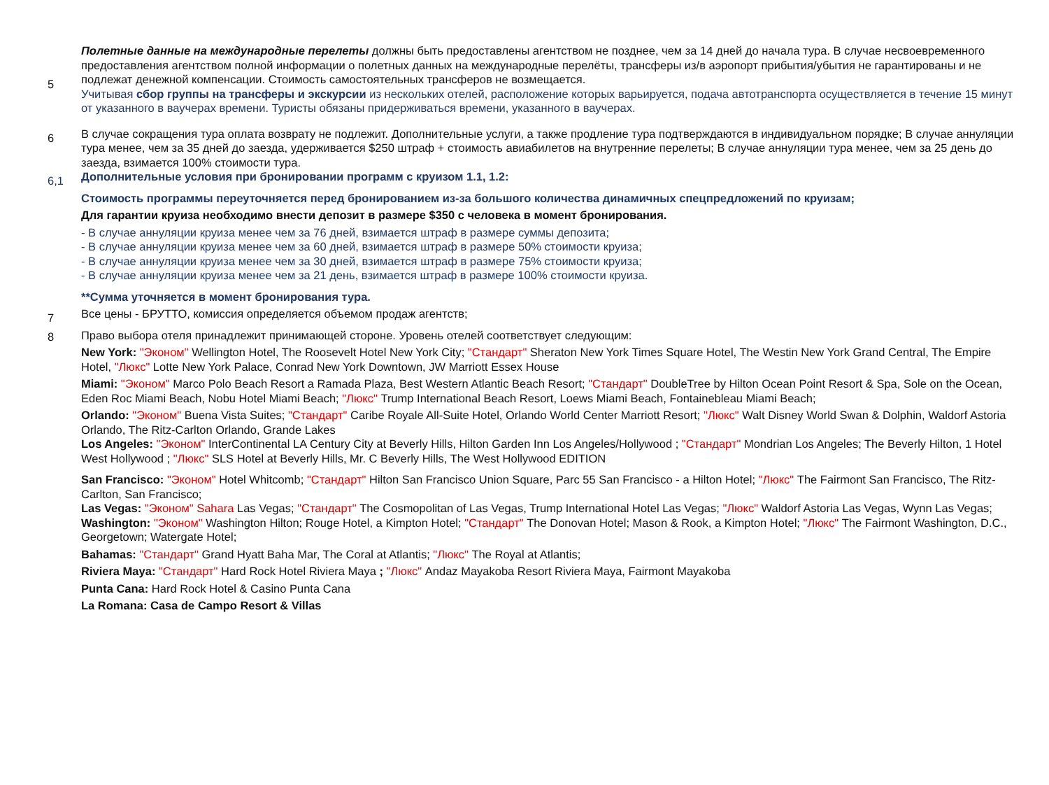| 5 | Полетные данные на международные перелеты должны быть предоставлены агентством не позднее, чем за 14 дней до начала тура. В случае несвоевременного предоставления агентством полной информации о полетных данных на международные перелёты, трансферы из/в аэропорт прибытия/убытия не гарантированы и не подлежат денежной компенсации. Стоимость самостоятельных трансферов не возмещается. Учитывая сбор группы на трансферы и экскурсии из нескольких отелей, расположение которых варьируется, подача автотранспорта осуществляется в течение 15 минут от указанного в ваучерах времени. Туристы обязаны придерживаться времени, указанного в ваучерах. |
| 6 | В случае сокращения тура оплата возврату не подлежит. Дополнительные услуги, а также продление тура подтверждаются в индивидуальном порядке; В случае аннуляции тура менее, чем за 35 дней до заезда, удерживается $250 штраф + стоимость авиабилетов на внутренние перелеты; В случае аннуляции тура менее, чем за 25 день до заезда, взимается 100% стоимости тура. |
| 6,1 | Дополнительные условия при бронировании программ с круизом 1.1, 1.2: Стоимость программы переуточняется перед бронированием из-за большого количества динамичных спецпредложений по круизам; Для гарантии круиза необходимо внести депозит в размере $350 с человека в момент бронирования. - В случае аннуляции круиза менее чем за 76 дней, взимается штраф в размере суммы депозита; - В случае аннуляции круиза менее чем за 60 дней, взимается штраф в размере 50% стоимости круиза; - В случае аннуляции круиза менее чем за 30 дней, взимается штраф в размере 75% стоимости круиза; - В случае аннуляции круиза менее чем за 21 день, взимается штраф в размере 100% стоимости круиза. **Сумма уточняется в момент бронирования тура. |
| 7 | Все цены - БРУТТО, комиссия определяется объемом продаж агентств; |
| 8 | Право выбора отеля принадлежит принимающей стороне. Уровень отелей соответствует следующим: New York: "Эконом" Wellington Hotel, The Roosevelt Hotel New York City; "Стандарт" Sheraton New York Times Square Hotel, The Westin New York Grand Central, The Empire Hotel, "Люкс" Lotte New York Palace, Conrad New York Downtown, JW Marriott Essex House Miami: "Эконом" Marco Polo Beach Resort a Ramada Plaza, Best Western Atlantic Beach Resort; "Стандарт" DoubleTree by Hilton Ocean Point Resort & Spa, Sole on the Ocean, Eden Roc Miami Beach, Nobu Hotel Miami Beach; "Люкс" Trump International Beach Resort, Loews Miami Beach, Fontainebleau Miami Beach; Orlando: "Эконом" Buena Vista Suites; "Стандарт" Caribe Royale All-Suite Hotel, Orlando World Center Marriott Resort; "Люкс" Walt Disney World Swan & Dolphin, Waldorf Astoria Orlando, The Ritz-Carlton Orlando, Grande Lakes Los Angeles: "Эконом" InterContinental LA Century City at Beverly Hills, Hilton Garden Inn Los Angeles/Hollywood ; "Стандарт" Mondrian Los Angeles; The Beverly Hilton, 1 Hotel West Hollywood ; "Люкс" SLS Hotel at Beverly Hills, Mr. C Beverly Hills, The West Hollywood EDITION San Francisco: "Эконом" Hotel Whitcomb; "Стандарт" Hilton San Francisco Union Square, Parc 55 San Francisco - a Hilton Hotel; "Люкс" The Fairmont San Francisco, The Ritz-Carlton, San Francisco; Las Vegas: "Эконом" Sahara Las Vegas; "Стандарт" The Cosmopolitan of Las Vegas, Trump International Hotel Las Vegas; "Люкс" Waldorf Astoria Las Vegas, Wynn Las Vegas; Washington: "Эконом" Washington Hilton; Rouge Hotel, a Kimpton Hotel; "Стандарт" The Donovan Hotel; Mason & Rook, a Kimpton Hotel; "Люкс" The Fairmont Washington, D.C., Georgetown; Watergate Hotel; Bahamas: "Стандарт" Grand Hyatt Baha Mar, The Coral at Atlantis; "Люкс" The Royal at Atlantis; Riviera Maya: "Стандарт" Hard Rock Hotel Riviera Maya ; "Люкс" Andaz Mayakoba Resort Riviera Maya, Fairmont Mayakoba Punta Cana: Hard Rock Hotel & Casino Punta Cana La Romana: Casa de Campo Resort & Villas |